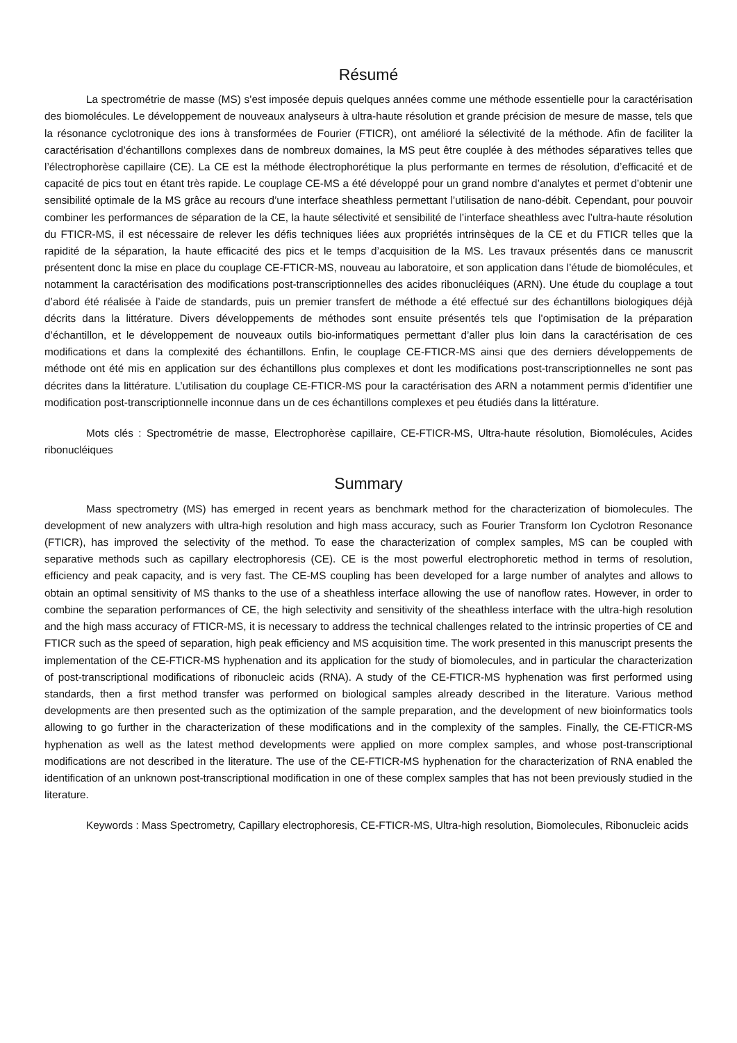Résumé
La spectrométrie de masse (MS) s’est imposée depuis quelques années comme une méthode essentielle pour la caractérisation des biomolécules. Le développement de nouveaux analyseurs à ultra-haute résolution et grande précision de mesure de masse, tels que la résonance cyclotronique des ions à transformées de Fourier (FTICR), ont amélioré la sélectivité de la méthode. Afin de faciliter la caractérisation d’échantillons complexes dans de nombreux domaines, la MS peut être couplée à des méthodes séparatives telles que l’électrophorèse capillaire (CE). La CE est la méthode électrophorétique la plus performante en termes de résolution, d’efficacité et de capacité de pics tout en étant très rapide. Le couplage CE-MS a été développé pour un grand nombre d’analytes et permet d’obtenir une sensibilité optimale de la MS grâce au recours d’une interface sheathless permettant l’utilisation de nano-débit. Cependant, pour pouvoir combiner les performances de séparation de la CE, la haute sélectivité et sensibilité de l’interface sheathless avec l’ultra-haute résolution du FTICR-MS, il est nécessaire de relever les défis techniques liées aux propriétés intrinsèques de la CE et du FTICR telles que la rapidité de la séparation, la haute efficacité des pics et le temps d’acquisition de la MS. Les travaux présentés dans ce manuscrit présentent donc la mise en place du couplage CE-FTICR-MS, nouveau au laboratoire, et son application dans l’étude de biomolécules, et notamment la caractérisation des modifications post-transcriptionnelles des acides ribonucléiques (ARN). Une étude du couplage a tout d’abord été réalisée à l’aide de standards, puis un premier transfert de méthode a été effectué sur des échantillons biologiques déjà décrits dans la littérature. Divers développements de méthodes sont ensuite présentés tels que l’optimisation de la préparation d’échantillon, et le développement de nouveaux outils bio-informatiques permettant d’aller plus loin dans la caractérisation de ces modifications et dans la complexité des échantillons. Enfin, le couplage CE-FTICR-MS ainsi que des derniers développements de méthode ont été mis en application sur des échantillons plus complexes et dont les modifications post-transcriptionnelles ne sont pas décrites dans la littérature. L’utilisation du couplage CE-FTICR-MS pour la caractérisation des ARN a notamment permis d’identifier une modification post-transcriptionnelle inconnue dans un de ces échantillons complexes et peu étudiés dans la littérature.
Mots clés : Spectrométrie de masse, Electrophorèse capillaire, CE-FTICR-MS, Ultra-haute résolution, Biomolécules, Acides ribonucléiques
Summary
Mass spectrometry (MS) has emerged in recent years as benchmark method for the characterization of biomolecules. The development of new analyzers with ultra-high resolution and high mass accuracy, such as Fourier Transform Ion Cyclotron Resonance (FTICR), has improved the selectivity of the method. To ease the characterization of complex samples, MS can be coupled with separative methods such as capillary electrophoresis (CE). CE is the most powerful electrophoretic method in terms of resolution, efficiency and peak capacity, and is very fast. The CE-MS coupling has been developed for a large number of analytes and allows to obtain an optimal sensitivity of MS thanks to the use of a sheathless interface allowing the use of nanoflow rates. However, in order to combine the separation performances of CE, the high selectivity and sensitivity of the sheathless interface with the ultra-high resolution and the high mass accuracy of FTICR-MS, it is necessary to address the technical challenges related to the intrinsic properties of CE and FTICR such as the speed of separation, high peak efficiency and MS acquisition time. The work presented in this manuscript presents the implementation of the CE-FTICR-MS hyphenation and its application for the study of biomolecules, and in particular the characterization of post-transcriptional modifications of ribonucleic acids (RNA). A study of the CE-FTICR-MS hyphenation was first performed using standards, then a first method transfer was performed on biological samples already described in the literature. Various method developments are then presented such as the optimization of the sample preparation, and the development of new bioinformatics tools allowing to go further in the characterization of these modifications and in the complexity of the samples. Finally, the CE-FTICR-MS hyphenation as well as the latest method developments were applied on more complex samples, and whose post-transcriptional modifications are not described in the literature. The use of the CE-FTICR-MS hyphenation for the characterization of RNA enabled the identification of an unknown post-transcriptional modification in one of these complex samples that has not been previously studied in the literature.
Keywords : Mass Spectrometry, Capillary electrophoresis, CE-FTICR-MS, Ultra-high resolution, Biomolecules, Ribonucleic acids